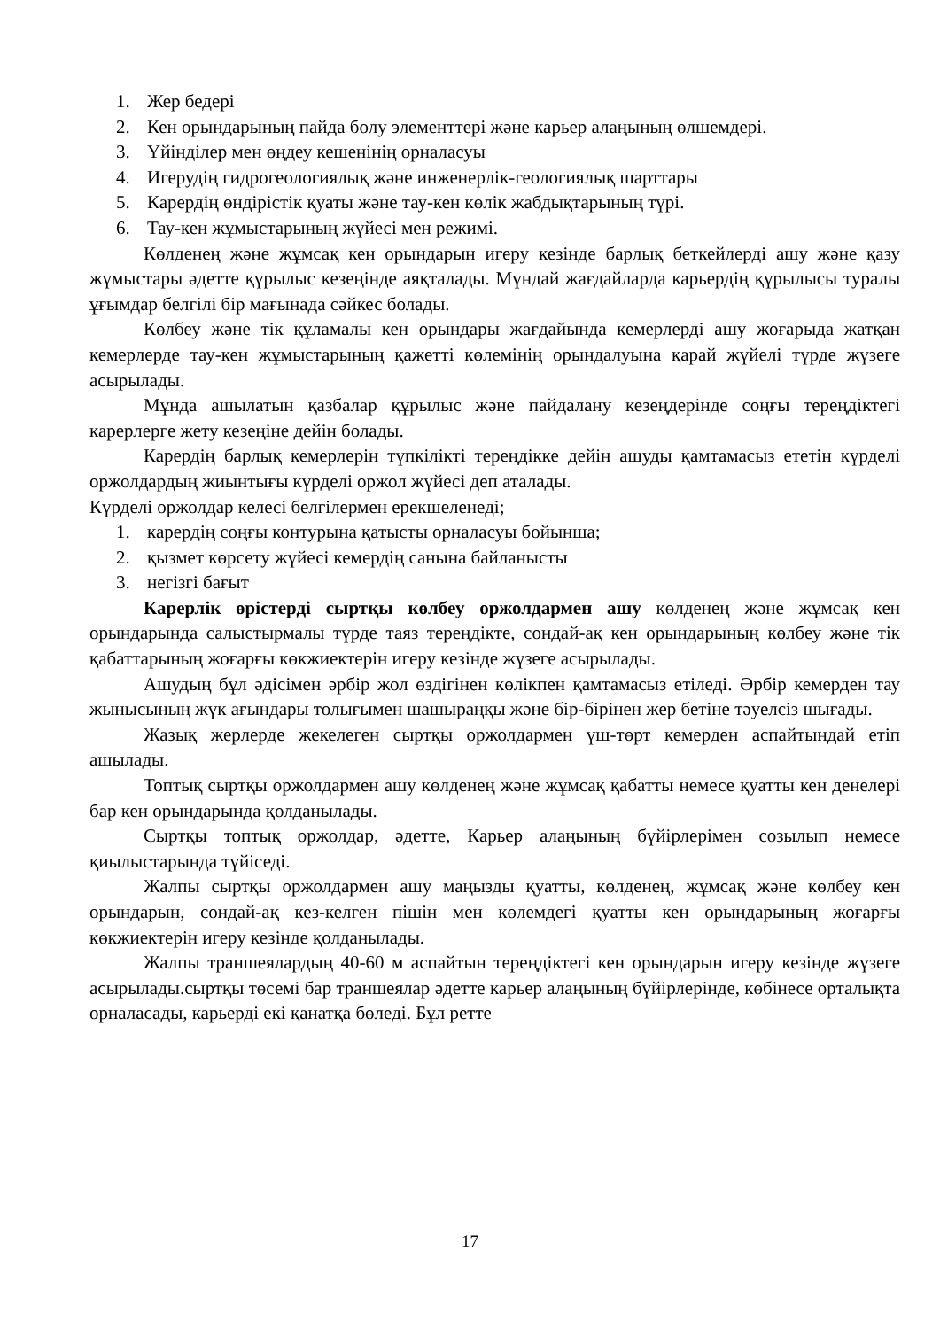1. Жер бедері
2. Кен орындарының пайда болу элементтері және карьер алаңының өлшемдері.
3. Үйінділер мен өңдеу кешенінің орналасуы
4. Игерудің гидрогеологиялық және инженерлік-геологиялық шарттары
5. Карердің өндірістік қуаты және тау-кен көлік жабдықтарының түрі.
6. Тау-кен жұмыстарының жүйесі мен режимі.
Көлденең және жұмсақ кен орындарын игеру кезінде барлық беткейлерді ашу және қазу жұмыстары әдетте құрылыс кезеңінде аяқталады. Мұндай жағдайларда карьердің құрылысы туралы ұғымдар белгілі бір мағынада сәйкес болады.
Көлбеу және тік құламалы кен орындары жағдайында кемерлерді ашу жоғарыда жатқан кемерлерде тау-кен жұмыстарының қажетті көлемінің орындалуына қарай жүйелі түрде жүзеге асырылады.
Мұнда ашылатын қазбалар құрылыс және пайдалану кезеңдерінде соңғы тереңдіктегі карерлерге жету кезеңіне дейін болады.
Карердің барлық кемерлерін түпкілікті тереңдікке дейін ашуды қамтамасыз ететін күрделі оржолдардың жиынтығы күрделі оржол жүйесі деп аталады.
Күрделі оржолдар келесі белгілермен ерекшеленеді;
1. карердің соңғы контурына қатысты орналасуы бойынша;
2. қызмет көрсету жүйесі кемердің санына байланысты
3. негізгі бағыт
Карерлік өрістерді сыртқы көлбеу оржолдармен ашу көлденең және жұмсақ кен орындарында салыстырмалы түрде таяз тереңдікте, сондай-ақ кен орындарының көлбеу және тік қабаттарының жоғарғы көкжиектерін игеру кезінде жүзеге асырылады.
Ашудың бұл әдісімен әрбір жол өздігінен көлікпен қамтамасыз етіледі. Әрбір кемерден тау жынысының жүк ағындары толығымен шашыраңқы және бір-бірінен жер бетіне тәуелсіз шығады.
Жазық жерлерде жекелеген сыртқы оржолдармен үш-төрт кемерден аспайтындай етіп ашылады.
Топтық сыртқы оржолдармен ашу көлденең және жұмсақ қабатты немесе қуатты кен денелері бар кен орындарында қолданылады.
Сыртқы топтық оржолдар, әдетте, Карьер алаңының бүйірлерімен созылып немесе қиылыстарында түйіседі.
Жалпы сыртқы оржолдармен ашу маңызды қуатты, көлденең, жұмсақ және көлбеу кен орындарын, сондай-ақ кез-келген пішін мен көлемдегі қуатты кен орындарының жоғарғы көкжиектерін игеру кезінде қолданылады.
Жалпы траншеялардың 40-60 м аспайтын тереңдіктегі кен орындарын игеру кезінде жүзеге асырылады.сыртқы төсемі бар траншеялар әдетте карьер алаңының бүйірлерінде, көбінесе орталықта орналасады, карьерді екі қанатқа бөледі. Бұл ретте
17